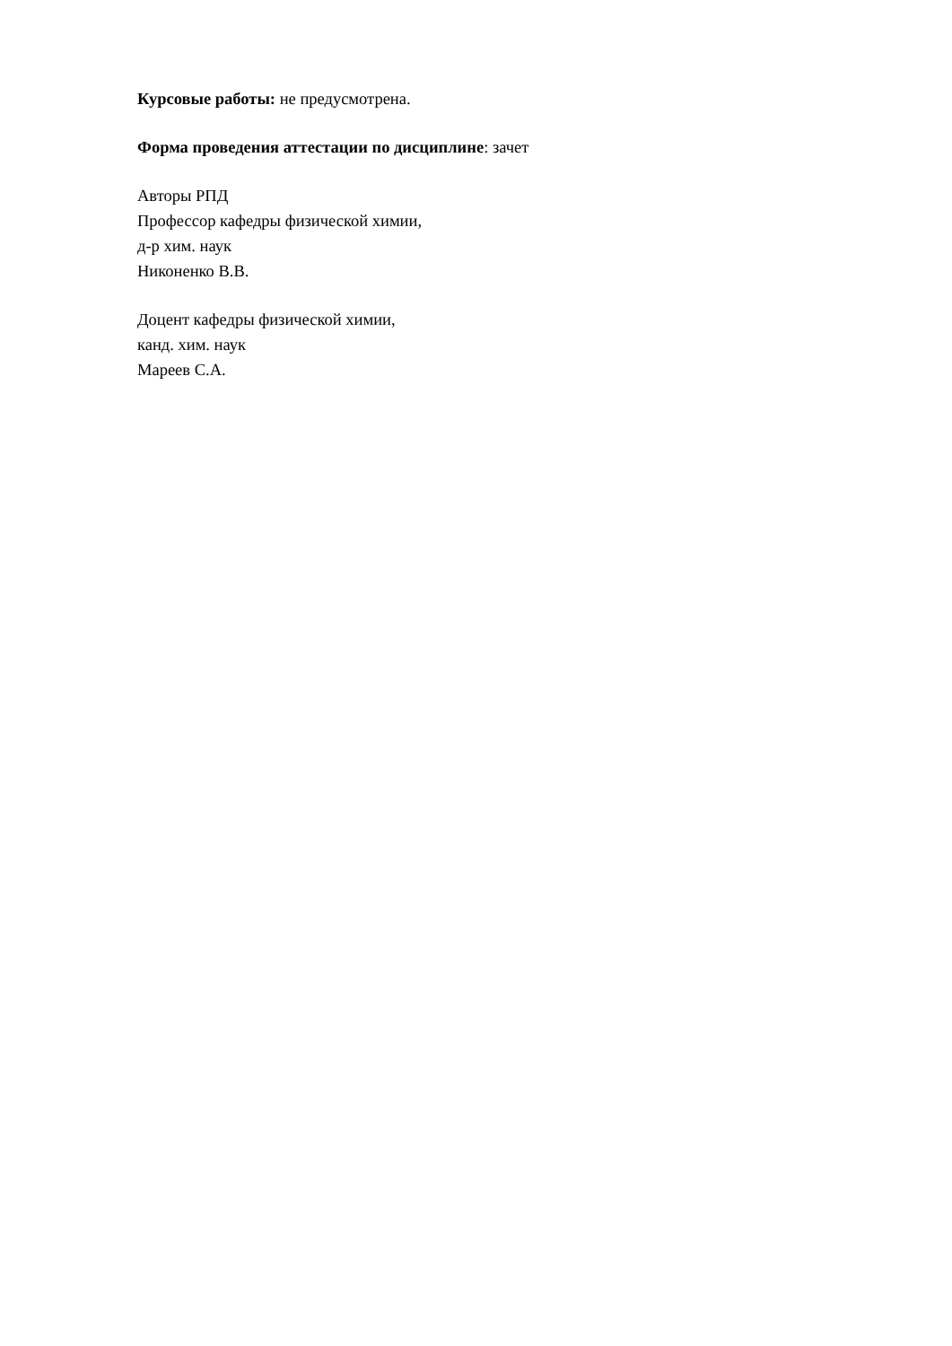Курсовые работы: не предусмотрена.
Форма проведения аттестации по дисциплине: зачет
Авторы РПД
Профессор кафедры физической химии,
д-р хим. наук
Никоненко В.В.
Доцент кафедры физической химии,
канд. хим. наук
Мареев С.А.